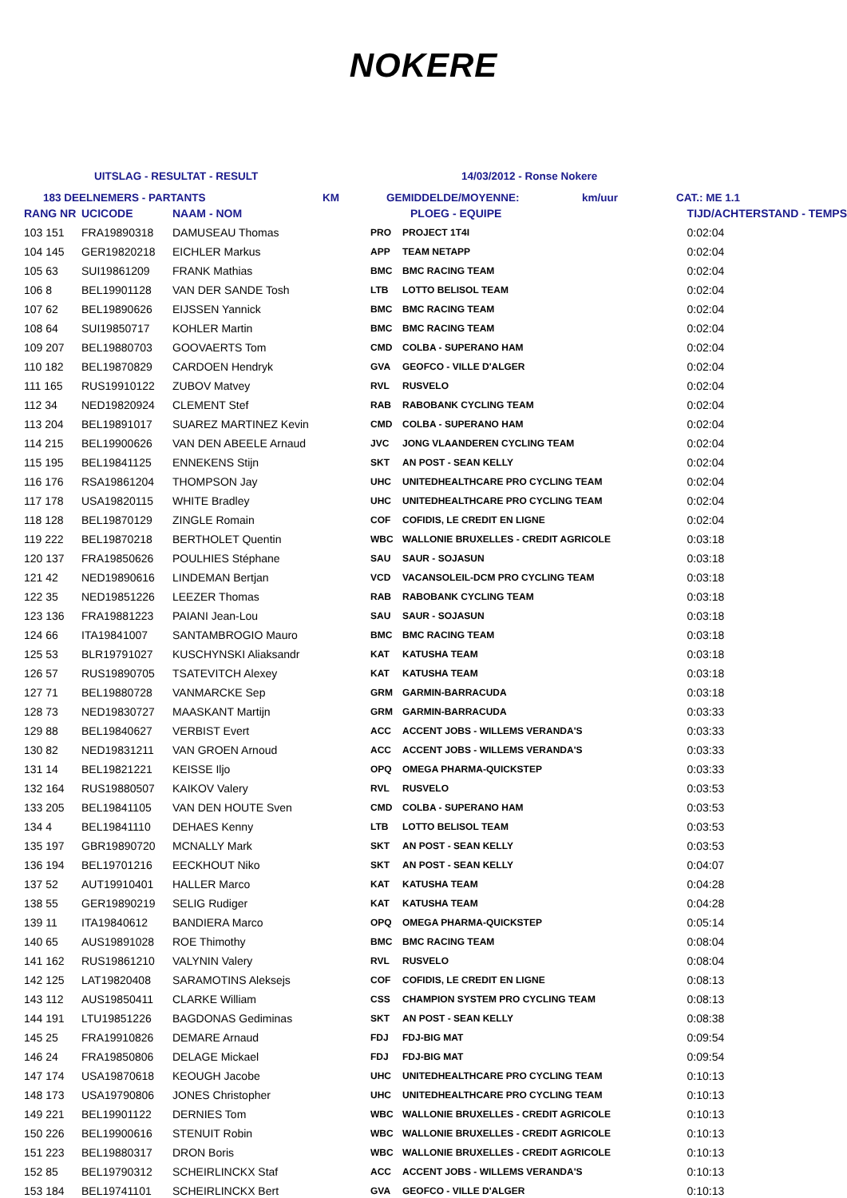NOKERE
UITSLAG - RESULTAT - RESULT 14/03/2012 - Ronse Nokere
183 DEELNEMERS - PARTANTS KM GEMIDDELDE/MOYENNE: km/uur CAT.: ME 1.1
| RANG NR | UCICODE | NAAM - NOM | PLOEG - EQUIPE | | TIJD/ACHTERSTAND - TEMPS |
| 103 151 | FRA19890318 | DAMUSEAU Thomas | PRO | PROJECT 1T4I | 0:02:04 |
| 104 145 | GER19820218 | EICHLER Markus | APP | TEAM NETAPP | 0:02:04 |
| 105 63 | SUI19861209 | FRANK Mathias | BMC | BMC RACING TEAM | 0:02:04 |
| 106 8 | BEL19901128 | VAN DER SANDE Tosh | LTB | LOTTO BELISOL TEAM | 0:02:04 |
| 107 62 | BEL19890626 | EIJSSEN Yannick | BMC | BMC RACING TEAM | 0:02:04 |
| 108 64 | SUI19850717 | KOHLER Martin | BMC | BMC RACING TEAM | 0:02:04 |
| 109 207 | BEL19880703 | GOOVAERTS Tom | CMD | COLBA - SUPERANO HAM | 0:02:04 |
| 110 182 | BEL19870829 | CARDOEN Hendryk | GVA | GEOFCO - VILLE D'ALGER | 0:02:04 |
| 111 165 | RUS19910122 | ZUBOV Matvey | RVL | RUSVELO | 0:02:04 |
| 112 34 | NED19820924 | CLEMENT Stef | RAB | RABOBANK CYCLING TEAM | 0:02:04 |
| 113 204 | BEL19891017 | SUAREZ MARTINEZ Kevin | CMD | COLBA - SUPERANO HAM | 0:02:04 |
| 114 215 | BEL19900626 | VAN DEN ABEELE Arnaud | JVC | JONG VLAANDEREN CYCLING TEAM | 0:02:04 |
| 115 195 | BEL19841125 | ENNEKENS Stijn | SKT | AN POST - SEAN KELLY | 0:02:04 |
| 116 176 | RSA19861204 | THOMPSON Jay | UHC | UNITEDHEALTHCARE PRO CYCLING TEAM | 0:02:04 |
| 117 178 | USA19820115 | WHITE Bradley | UHC | UNITEDHEALTHCARE PRO CYCLING TEAM | 0:02:04 |
| 118 128 | BEL19870129 | ZINGLE Romain | COF | COFIDIS, LE CREDIT EN LIGNE | 0:02:04 |
| 119 222 | BEL19870218 | BERTHOLET Quentin | WBC | WALLONIE BRUXELLES - CREDIT AGRICOLE | 0:03:18 |
| 120 137 | FRA19850626 | POULHIES Stéphane | SAU | SAUR - SOJASUN | 0:03:18 |
| 121 42 | NED19890616 | LINDEMAN Bertjan | VCD | VACANSOLEIL-DCM PRO CYCLING TEAM | 0:03:18 |
| 122 35 | NED19851226 | LEEZER Thomas | RAB | RABOBANK CYCLING TEAM | 0:03:18 |
| 123 136 | FRA19881223 | PAIANI Jean-Lou | SAU | SAUR - SOJASUN | 0:03:18 |
| 124 66 | ITA19841007 | SANTAMBROGIO Mauro | BMC | BMC RACING TEAM | 0:03:18 |
| 125 53 | BLR19791027 | KUSCHYNSKI Aliaksandr | KAT | KATUSHA TEAM | 0:03:18 |
| 126 57 | RUS19890705 | TSATEVITCH Alexey | KAT | KATUSHA TEAM | 0:03:18 |
| 127 71 | BEL19880728 | VANMARCKE Sep | GRM | GARMIN-BARRACUDA | 0:03:18 |
| 128 73 | NED19830727 | MAASKANT Martijn | GRM | GARMIN-BARRACUDA | 0:03:33 |
| 129 88 | BEL19840627 | VERBIST Evert | ACC | ACCENT JOBS - WILLEMS VERANDA'S | 0:03:33 |
| 130 82 | NED19831211 | VAN GROEN Arnoud | ACC | ACCENT JOBS - WILLEMS VERANDA'S | 0:03:33 |
| 131 14 | BEL19821221 | KEISSE Iljo | OPQ | OMEGA PHARMA-QUICKSTEP | 0:03:33 |
| 132 164 | RUS19880507 | KAIKOV Valery | RVL | RUSVELO | 0:03:53 |
| 133 205 | BEL19841105 | VAN DEN HOUTE Sven | CMD | COLBA - SUPERANO HAM | 0:03:53 |
| 134 4 | BEL19841110 | DEHAES Kenny | LTB | LOTTO BELISOL TEAM | 0:03:53 |
| 135 197 | GBR19890720 | MCNALLY Mark | SKT | AN POST - SEAN KELLY | 0:03:53 |
| 136 194 | BEL19701216 | EECKHOUT Niko | SKT | AN POST - SEAN KELLY | 0:04:07 |
| 137 52 | AUT19910401 | HALLER Marco | KAT | KATUSHA TEAM | 0:04:28 |
| 138 55 | GER19890219 | SELIG Rudiger | KAT | KATUSHA TEAM | 0:04:28 |
| 139 11 | ITA19840612 | BANDIERA Marco | OPQ | OMEGA PHARMA-QUICKSTEP | 0:05:14 |
| 140 65 | AUS19891028 | ROE Thimothy | BMC | BMC RACING TEAM | 0:08:04 |
| 141 162 | RUS19861210 | VALYNIN Valery | RVL | RUSVELO | 0:08:04 |
| 142 125 | LAT19820408 | SARAMOTINS Aleksejs | COF | COFIDIS, LE CREDIT EN LIGNE | 0:08:13 |
| 143 112 | AUS19850411 | CLARKE William | CSS | CHAMPION SYSTEM PRO CYCLING TEAM | 0:08:13 |
| 144 191 | LTU19851226 | BAGDONAS Gediminas | SKT | AN POST - SEAN KELLY | 0:08:38 |
| 145 25 | FRA19910826 | DEMARE Arnaud | FDJ | FDJ-BIG MAT | 0:09:54 |
| 146 24 | FRA19850806 | DELAGE Mickael | FDJ | FDJ-BIG MAT | 0:09:54 |
| 147 174 | USA19870618 | KEOUGH Jacobe | UHC | UNITEDHEALTHCARE PRO CYCLING TEAM | 0:10:13 |
| 148 173 | USA19790806 | JONES Christopher | UHC | UNITEDHEALTHCARE PRO CYCLING TEAM | 0:10:13 |
| 149 221 | BEL19901122 | DERNIES Tom | WBC | WALLONIE BRUXELLES - CREDIT AGRICOLE | 0:10:13 |
| 150 226 | BEL19900616 | STENUIT Robin | WBC | WALLONIE BRUXELLES - CREDIT AGRICOLE | 0:10:13 |
| 151 223 | BEL19880317 | DRON Boris | WBC | WALLONIE BRUXELLES - CREDIT AGRICOLE | 0:10:13 |
| 152 85 | BEL19790312 | SCHEIRLINCKX Staf | ACC | ACCENT JOBS - WILLEMS VERANDA'S | 0:10:13 |
| 153 184 | BEL19741101 | SCHEIRLINCKX Bert | GVA | GEOFCO - VILLE D'ALGER | 0:10:13 |